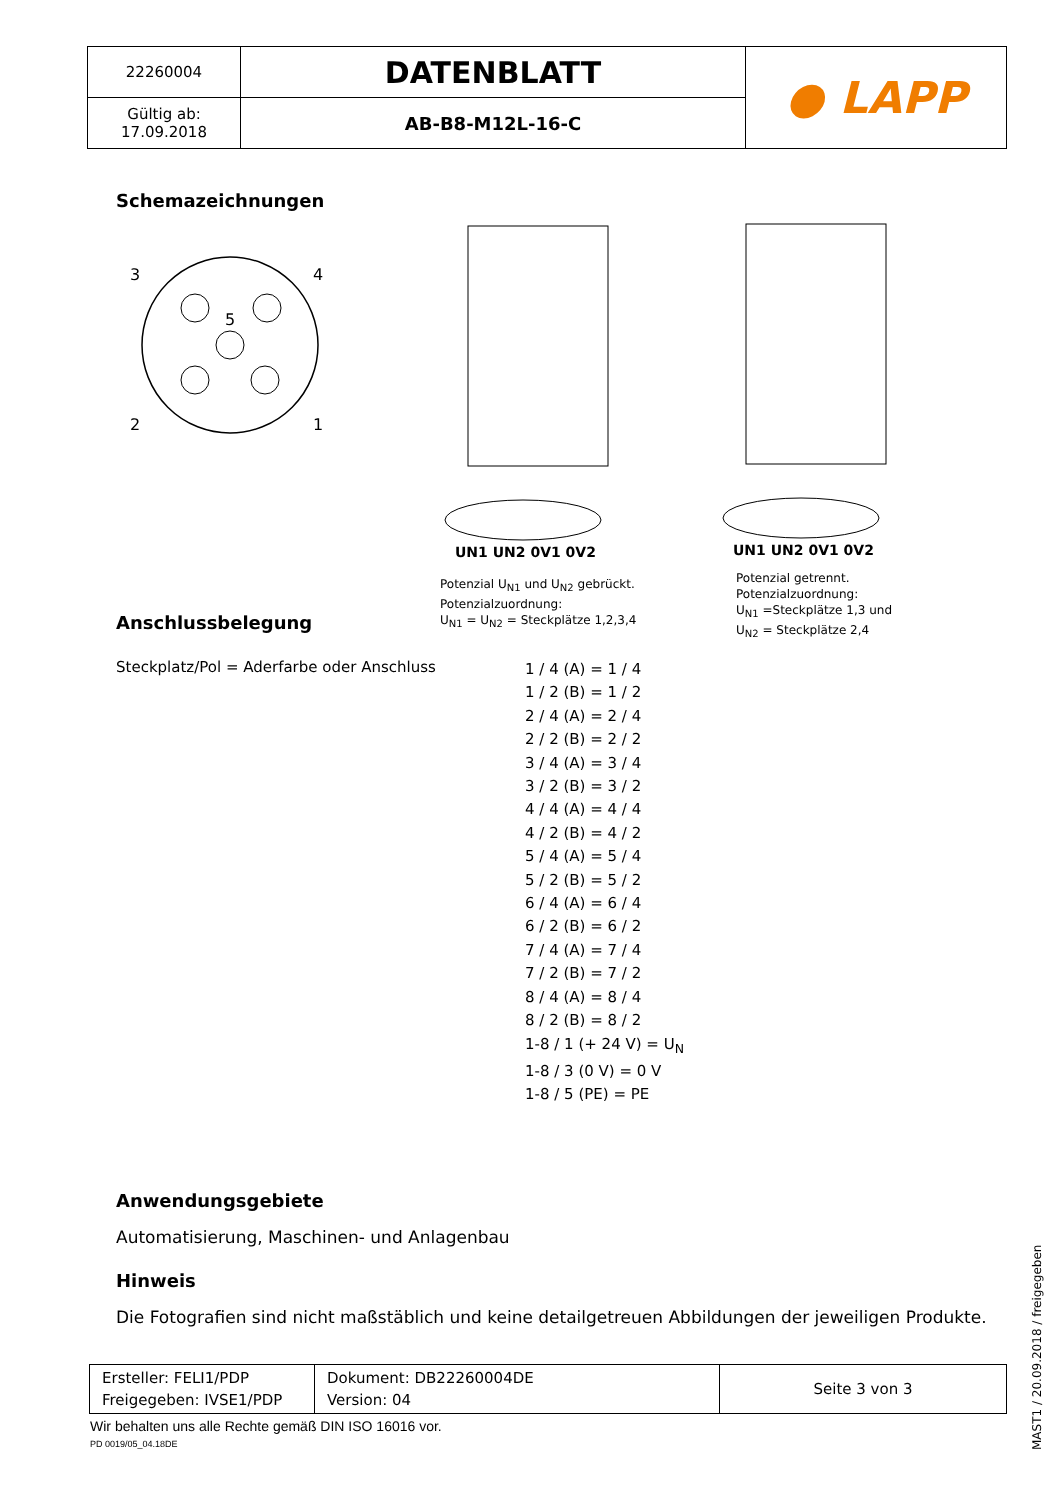| 22260004 | DATENBLATT | ● LAPP |
| Gültig ab: 17.09.2018 | AB-B8-M12L-16-C | |
Schemazeichnungen
3
4
2
1
5
UN1 UN2 0V1 0V2
UN1 UN2 0V1 0V2
Potenzial U<sub>N1</sub> und U<sub>N2</sub> gebrückt.
Potenzialzuordnung:
U<sub>N1</sub> = U<sub>N2</sub> = Steckplätze 1,2,3,4
Potenzial getrennt.
Potenzialzuordnung:
U<sub>N1</sub> =Steckplätze 1,3 und
U<sub>N2</sub> = Steckplätze 2,4
Anschlussbelegung
Steckplatz/Pol = Aderfarbe oder Anschluss
1 / 4 (A) = 1 / 4
1 / 2 (B) = 1 / 2
2 / 4 (A) = 2 / 4
2 / 2 (B) = 2 / 2
3 / 4 (A) = 3 / 4
3 / 2 (B) = 3 / 2
4 / 4 (A) = 4 / 4
4 / 2 (B) = 4 / 2
5 / 4 (A) = 5 / 4
5 / 2 (B) = 5 / 2
6 / 4 (A) = 6 / 4
6 / 2 (B) = 6 / 2
7 / 4 (A) = 7 / 4
7 / 2 (B) = 7 / 2
8 / 4 (A) = 8 / 4
8 / 2 (B) = 8 / 2
1-8 / 1 (+ 24 V) = U<sub>N</sub>
1-8 / 3 (0 V) = 0 V
1-8 / 5 (PE) = PE
Anwendungsgebiete
Automatisierung, Maschinen- und Anlagenbau
Hinweis
Die Fotografien sind nicht maßstäblich und keine detailgetreuen Abbildungen der jeweiligen Produkte.
| Ersteller: FELI1/PDP Freigegeben: IVSE1/PDP | Dokument: DB22260004DE Version: 04 | Seite 3 von 3 |
Wir behalten uns alle Rechte gemäß DIN ISO 16016 vor.
PD 0019/05_04.18DE
MAST1 / 20.09.2018 / freigegeben